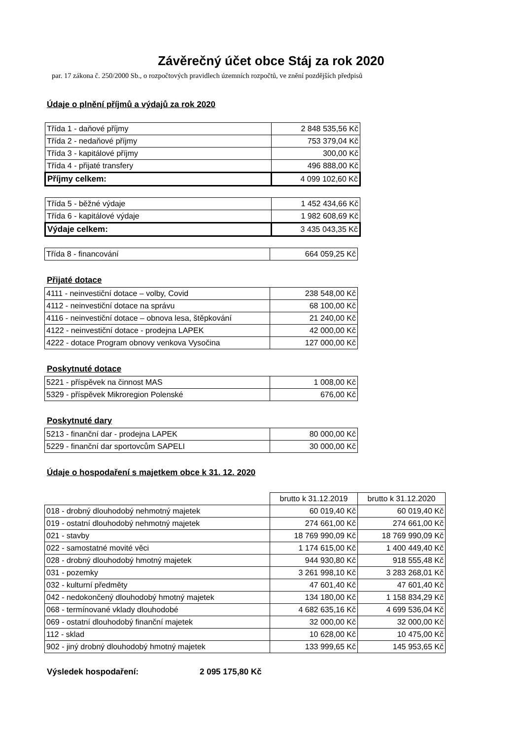Závěrečný účet obce Stáj za rok 2020
par. 17 zákona č. 250/2000 Sb., o rozpočtových pravidlech územních rozpočtů, ve znění pozdějších předpisů
Údaje o plnění příjmů a výdajů za rok 2020
| Třída 1 - daňové příjmy | 2 848 535,56 Kč |
| Třída 2 - nedaňové příjmy | 753 379,04 Kč |
| Třída 3 - kapitálové příjmy | 300,00 Kč |
| Třída 4 - přijaté transfery | 496 888,00 Kč |
| Příjmy celkem: | 4 099 102,60 Kč |
| Třída 5 - běžné výdaje | 1 452 434,66 Kč |
| Třída 6 - kapitálové výdaje | 1 982 608,69 Kč |
| Výdaje celkem: | 3 435 043,35 Kč |
| Třída 8 - financování | 664 059,25 Kč |
Přijaté dotace
| 4111 - neinvestiční dotace – volby, Covid | 238 548,00 Kč |
| 4112 - neinvestiční dotace na správu | 68 100,00 Kč |
| 4116 - neinvestiční dotace – obnova lesa, štěpkování | 21 240,00 Kč |
| 4122 - neinvestiční dotace - prodejna LAPEK | 42 000,00 Kč |
| 4222 - dotace Program obnovy venkova Vysočina | 127 000,00 Kč |
Poskytnuté dotace
| 5221 - příspěvek na činnost MAS | 1 008,00 Kč |
| 5329 - příspěvek Mikroregion Polenské | 676,00 Kč |
Poskytnuté dary
| 5213 - finanční dar - prodejna LAPEK | 80 000,00 Kč |
| 5229 - finanční dar sportovcům SAPELI | 30 000,00 Kč |
Údaje o hospodaření s majetkem obce k 31. 12. 2020
| | brutto k 31.12.2019 | brutto k 31.12.2020 |
| 018 - drobný dlouhodobý nehmotný majetek | 60 019,40 Kč | 60 019,40 Kč |
| 019 - ostatní dlouhodobý nehmotný majetek | 274 661,00 Kč | 274 661,00 Kč |
| 021 - stavby | 18 769 990,09 Kč | 18 769 990,09 Kč |
| 022 - samostatné movité věci | 1 174 615,00 Kč | 1 400 449,40 Kč |
| 028 - drobný dlouhodobý hmotný majetek | 944 930,80 Kč | 918 555,48 Kč |
| 031 - pozemky | 3 261 998,10 Kč | 3 283 268,01 Kč |
| 032 - kulturní předměty | 47 601,40 Kč | 47 601,40 Kč |
| 042 - nedokončený dlouhodobý hmotný majetek | 134 180,00 Kč | 1 158 834,29 Kč |
| 068 - termínované vklady dlouhodobé | 4 682 635,16 Kč | 4 699 536,04 Kč |
| 069 - ostatní dlouhodobý finanční majetek | 32 000,00 Kč | 32 000,00 Kč |
| 112 - sklad | 10 628,00 Kč | 10 475,00 Kč |
| 902 - jiný drobný dlouhodobý hmotný majetek | 133 999,65 Kč | 145 953,65 Kč |
Výsledek hospodaření: 2 095 175,80 Kč